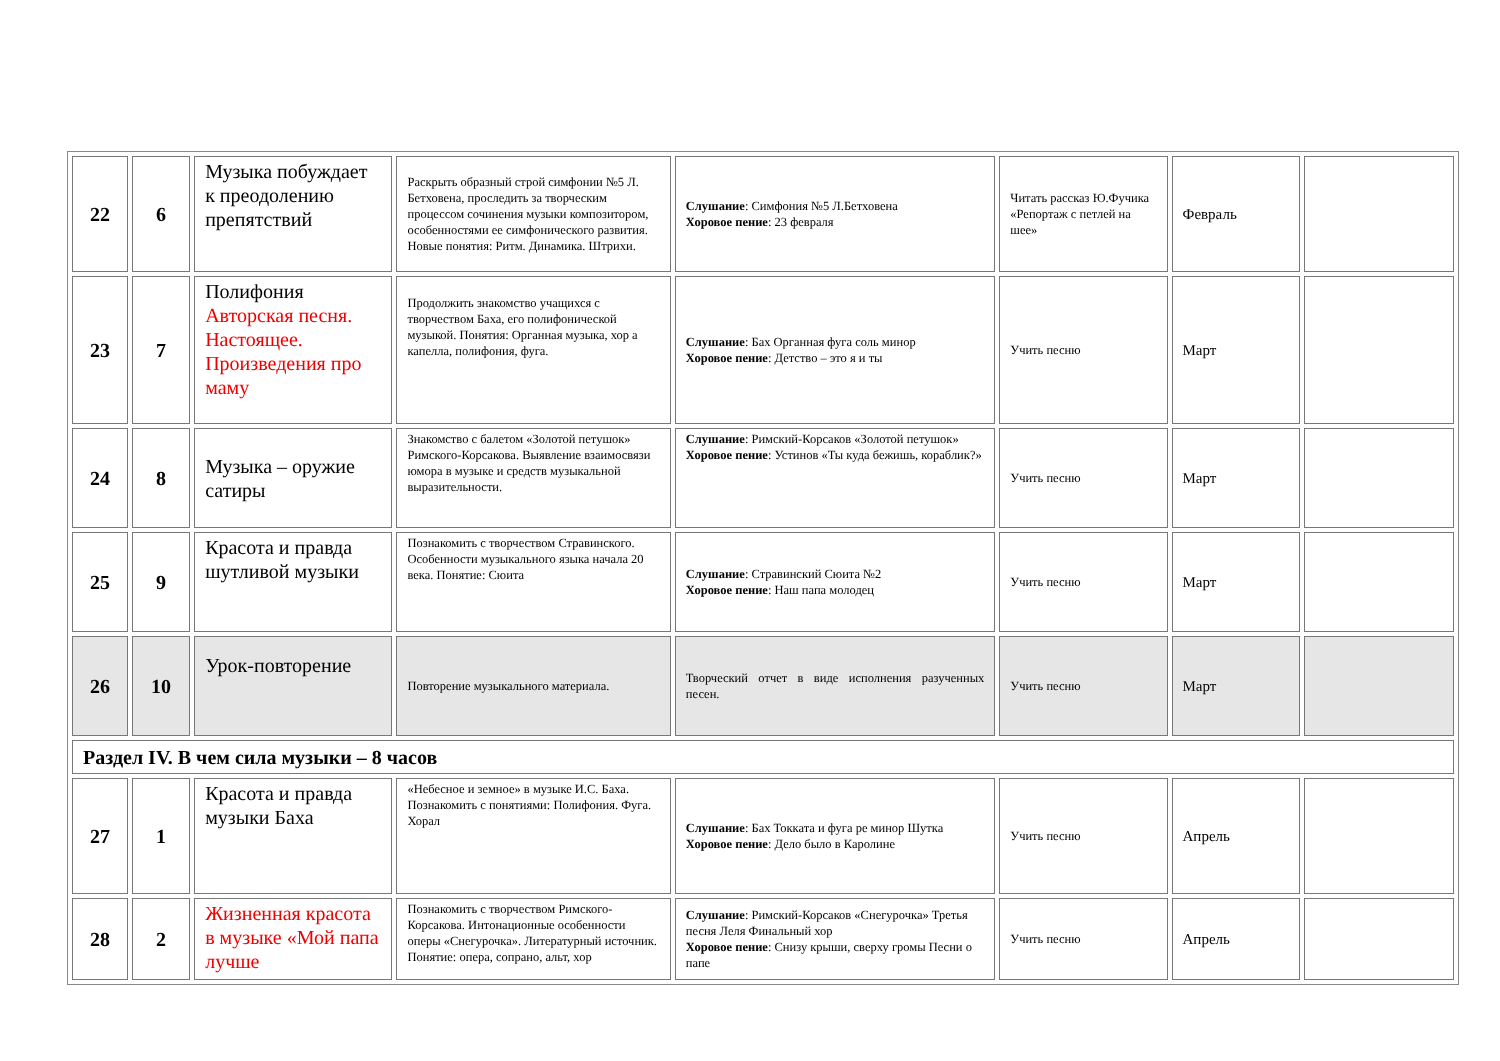| 22 | 6 | Музыка побуждает к преодолению препятствий | Раскрыть образный строй симфонии №5 Л. Бетховена, проследить за творческим процессом сочинения музыки композитором, особенностями ее симфонического развития. Новые понятия: Ритм. Динамика. Штрихи. | Слушание : Симфония №5 Л.Бетховена Хоровое пение : 23 февраля | Читать рассказ Ю.Фучика «Репортаж с петлей на шее» | Февраль | |
| 23 | 7 | Полифония Авторская песня. Настоящее. Произведения про маму | Продолжить знакомство учащихся с творчеством Баха, его полифонической музыкой. Понятия: Органная музыка, хор а капелла, полифония, фуга. | Слушание : Бах Органная фуга соль минор Хоровое пение : Детство – это я и ты | Учить песню | Март | |
| 24 | 8 | Музыка – оружие сатиры | Знакомство с балетом «Золотой петушок» Римского-Корсакова. Выявление взаимосвязи юмора в музыке и средств музыкальной выразительности. | Слушание : Римский-Корсаков «Золотой петушок» Хоровое пение : Устинов «Ты куда бежишь, кораблик?» | Учить песню | Март | |
| 25 | 9 | Красота и правда шутливой музыки | Познакомить с творчеством Стравинского. Особенности музыкального языка начала 20 века. Понятие: Сюита | Слушание : Стравинский Сюита №2 Хоровое пение : Наш папа молодец | Учить песню | Март | |
| 26 | 10 | Урок-повторение | Повторение музыкального материала. | Творческий отчет в виде исполнения разученных песен. | Учить песню | Март | |
| Раздел IV. В чем сила музыки – 8 часов | | | | | | | |
| 27 | 1 | Красота и правда музыки Баха | «Небесное и земное» в музыке И.С. Баха. Познакомить с понятиями: Полифония. Фуга. Хорал | Слушание : Бах Токката и фуга ре минор Шутка Хоровое пение : Дело было в Каролине | Учить песню | Апрель | |
| 28 | 2 | Жизненная красота в музыке «Мой папа лучше | Познакомить с творчеством Римского-Корсакова. Интонационные особенности оперы «Снегурочка». Литературный источник. Понятие: опера, сопрано, альт, хор | Слушание : Римский-Корсаков «Снегурочка» Третья песня Леля Финальный хор Хоровое пение : Снизу крыши, сверху громы Песни о папе | Учить песню | Апрель | |